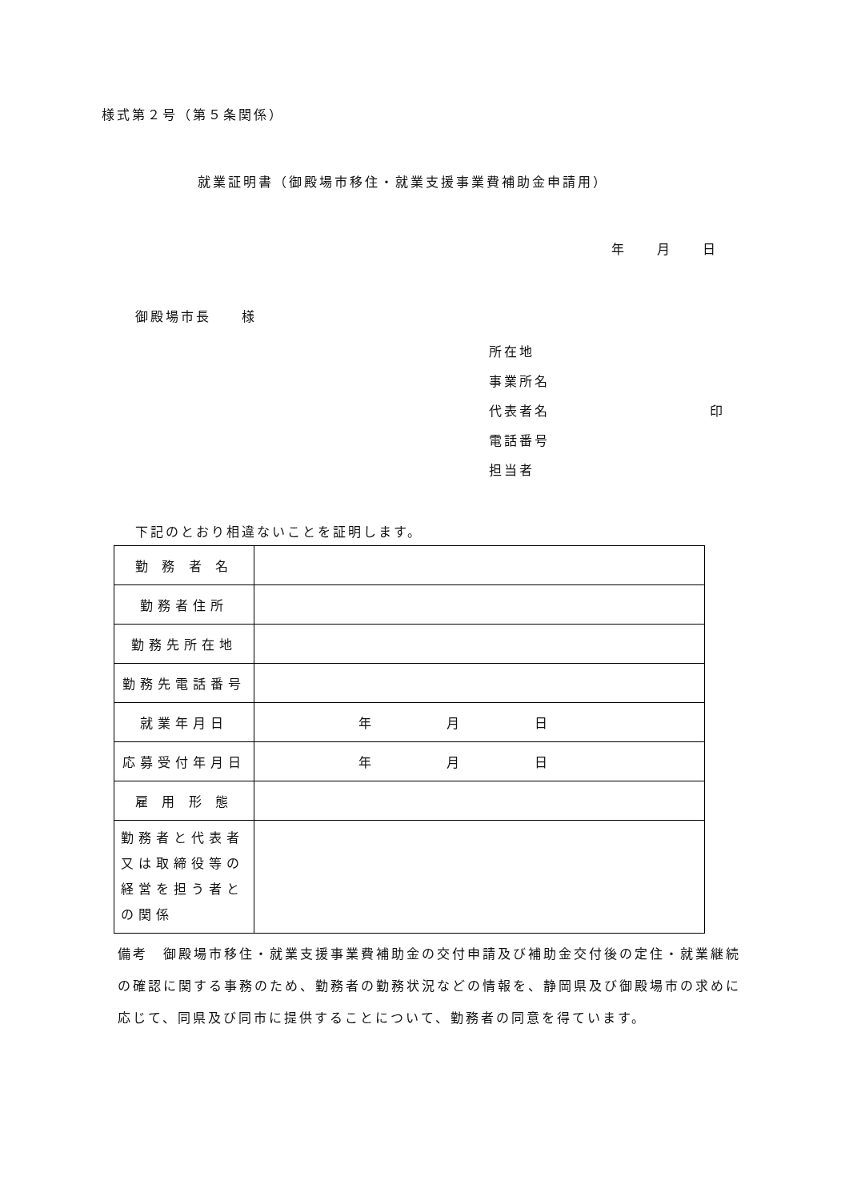様式第２号（第５条関係）
就業証明書（御殿場市移住・就業支援事業費補助金申請用）
年　　月　　日
御殿場市長　　様
所在地
事業所名
代表者名 印
電話番号
担当者
下記のとおり相違ないことを証明します。
| 勤 務 者 名 | |
| 勤務者住所 | |
| 勤務先所在地 | |
| 勤務先電話番号 | |
| 就業年月日 | 年 月 日 |
| 応募受付年月日 | 年 月 日 |
| 雇 用 形 態 | |
| 勤務者と代表者又は取締役等の経営を担う者との関係 | |
備考　御殿場市移住・就業支援事業費補助金の交付申請及び補助金交付後の定住・就業継続の確認に関する事務のため、勤務者の勤務状況などの情報を、静岡県及び御殿場市の求めに応じて、同県及び同市に提供することについて、勤務者の同意を得ています。